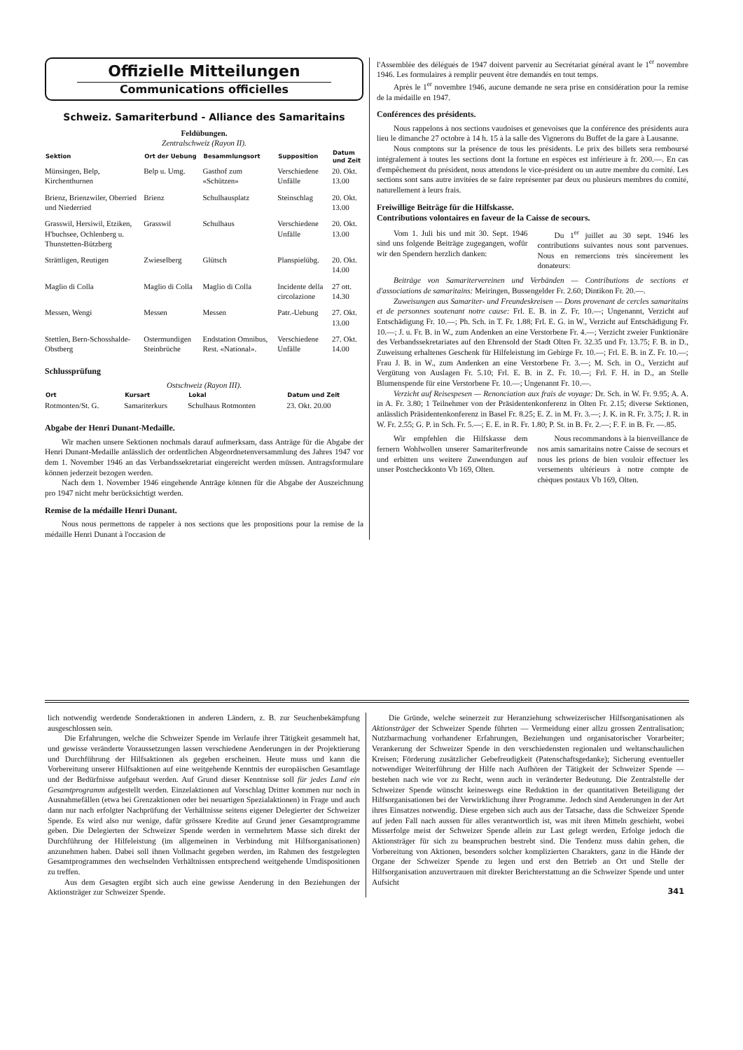Offizielle Mitteilungen
Communications officielles
Schweiz. Samariterbund - Alliance des Samaritains
Feldübungen.
Zentralschweiz (Rayon II).
| Sektion | Ort der Uebung | Besammlungsort | Supposition | Datum und Zeit |
| --- | --- | --- | --- | --- |
| Münsingen, Belp, Kirchenthurnen | Belp u. Umg. | Gasthof zum «Schützen» | Verschiedene Unfälle | 20. Okt. 13.00 |
| Brienz, Brienzwiler, Oberried und Niederried | Brienz | Schulhausplatz | Steinschlag | 20. Okt. 13.00 |
| Grasswil, Hersiwil, Etziken, H'buchsee, Ochlenberg u. Thunstetten-Bützberg | Grasswil | Schulhaus | Verschiedene Unfälle | 20. Okt. 13.00 |
| Strättligen, Reutigen | Zwieselberg | Glütsch | Planspielübg. | 20. Okt. 14.00 |
| Maglio di Colla | Maglio di Colla | Maglio di Colla | Incidente della circolazione | 27 ott. 14.30 |
| Messen, Wengi | Messen | Messen | Patr.-Uebung | 27. Okt. 13.00 |
| Stettlen, Bern-Schosshalde-Obstberg | Ostermundigen Steinbrüche | Endstation Omnibus, Rest. «National». | Verschiedene Unfälle | 27. Okt. 14.00 |
Schlussprüfung
Ostschweiz (Rayon III).
| Ort | Kursart | Lokal | Datum und Zeit |
| --- | --- | --- | --- |
| Rotmonten/St. G. | Samariterkurs | Schulhaus Rotmonten | 23. Okt. 20.00 |
Abgabe der Henri Dunant-Medaille.
Wir machen unsere Sektionen nochmals darauf aufmerksam, dass Anträge für die Abgabe der Henri Dunant-Medaille anlässlich der ordentlichen Abgeordnetenversammlung des Jahres 1947 vor dem 1. November 1946 an das Verbandssekretariat eingereicht werden müssen. Antragsformulare können jederzeit bezogen werden.
Nach dem 1. November 1946 eingehende Anträge können für die Abgabe der Auszeichnung pro 1947 nicht mehr berücksichtigt werden.
Remise de la médaille Henri Dunant.
Nous nous permettons de rappeler à nos sections que les propositions pour la remise de la médaille Henri Dunant à l'occasion de
l'Assemblée des délégués de 1947 doivent parvenir au Secrétariat général avant le 1<sup>er</sup> novembre 1946. Les formulaires à remplir peuvent être demandés en tout temps.
Après le 1<sup>er</sup> novembre 1946, aucune demande ne sera prise en considération pour la remise de la médaille en 1947.
Conférences des présidents.
Nous rappelons à nos sections vaudoises et genevoises que la conférence des présidents aura lieu le dimanche 27 octobre à 14 h. 15 à la salle des Vignerons du Buffet de la gare à Lausanne.
Nous comptons sur la présence de tous les présidents. Le prix des billets sera remboursé intégralement à toutes les sections dont la fortune en espèces est inférieure à fr. 200.—. En cas d'empêchement du président, nous attendons le vice-président ou un autre membre du comité. Les sections sont sans autre invitées de se faire représenter par deux ou plusieurs membres du comité, naturellement à leurs frais.
Freiwillige Beiträge für die Hilfskasse.
Contributions volontaires en faveur de la Caisse de secours.
Vom 1. Juli bis und mit 30. Sept. 1946 sind uns folgende Beiträge zugegangen, wofür wir den Spendern herzlich danken:
Du 1<sup>er</sup> juillet au 30 sept. 1946 les contributions suivantes nous sont parvenues. Nous en remercions très sincèrement les donateurs:
Beiträge von Samaritervereinen und Verbänden — Contributions de sections et d'associations de samaritains: Meiringen, Bussengelder Fr. 2.60; Dintikon Fr. 20.—.
Zuweisungen aus Samariter- und Freundeskreisen — Dons provenant de cercles samaritains et de personnes soutenant notre cause: Frl. E. B. in Z. Fr. 10.—; Ungenannt, Verzicht auf Entschädigung Fr. 10.—; Ph. Sch. in T. Fr. 1.88; Frl. E. G. in W., Verzicht auf Entschädigung Fr. 10.—; J. u. Fr. B. in W., zum Andenken an eine Verstorbene Fr. 4.—; Verzicht zweier Funktionäre des Verbandssekretariates auf den Ehrensold der Stadt Olten Fr. 32.35 und Fr. 13.75; F. B. in D., Zuweisung erhaltenes Geschenk für Hilfeleistung im Gebirge Fr. 10.—; Frl. E. B. in Z. Fr. 10.—; Frau J. B. in W., zum Andenken an eine Verstorbene Fr. 3.—; M. Sch. in O., Verzicht auf Vergütung von Auslagen Fr. 5.10; Frl. E. B. in Z. Fr. 10.—; Frl. F. H. in D., an Stelle Blumenspende für eine Verstorbene Fr. 10.—; Ungenannt Fr. 10.—.
Verzicht auf Reisespesen — Renonciation aux frais de voyage: Dr. Sch. in W. Fr. 9.95; A. A. in A. Fr. 3.80; 1 Teilnehmer von der Präsidentenkonferenz in Olten Fr. 2.15; diverse Sektionen, anlässlich Präsidentenkonferenz in Basel Fr. 8.25; E. Z. in M. Fr. 3.—; J. K. in R. Fr. 3.75; J. R. in W. Fr. 2.55; G. P. in Sch. Fr. 5.—; E. E. in R. Fr. 1.80; P. St. in B. Fr. 2.—; F. F. in B. Fr. —.85.
Wir empfehlen die Hilfskasse dem fernern Wohlwollen unserer Samariterfreunde und erbitten uns weitere Zuwendungen auf unser Postcheckkonto Vb 169, Olten.
Nous recommandons à la bienveillance de nos amis samaritains notre Caisse de secours et nous les prions de bien vouloir effectuer les versements ultérieurs à notre compte de chèques postaux Vb 169, Olten.
lich notwendig werdende Sonderaktionen in anderen Ländern, z. B. zur Seuchenbekämpfung ausgeschlossen sein.
Die Erfahrungen, welche die Schweizer Spende im Verlaufe ihrer Tätigkeit gesammelt hat, und gewisse veränderte Voraussetzungen lassen verschiedene Aenderungen in der Projektierung und Durchführung der Hilfsaktionen als gegeben erscheinen. Heute muss und kann die Vorbereitung unserer Hilfsaktionen auf eine weitgehende Kenntnis der europäischen Gesamtlage und der Bedürfnisse aufgebaut werden. Auf Grund dieser Kenntnisse soll für jedes Land ein Gesamtprogramm aufgestellt werden. Einzelaktionen auf Vorschlag Dritter kommen nur noch in Ausnahmefällen (etwa bei Grenzaktionen oder bei neuartigen Spezialaktionen) in Frage und auch dann nur nach erfolgter Nachprüfung der Verhältnisse seitens eigener Delegierter der Schweizer Spende. Es wird also nur wenige, dafür grössere Kredite auf Grund jener Gesamtprogramme geben. Die Delegierten der Schweizer Spende werden in vermehrtem Masse sich direkt der Durchführung der Hilfeleistung (im allgemeinen in Verbindung mit Hilfsorganisationen) anzunehmen haben. Dabei soll ihnen Vollmacht gegeben werden, im Rahmen des festgelegten Gesamtprogrammes den wechselnden Verhältnissen entsprechend weitgehende Umdispositionen zu treffen.
Aus dem Gesagten ergibt sich auch eine gewisse Aenderung in den Beziehungen der Aktionsträger zur Schweizer Spende.
Die Gründe, welche seinerzeit zur Heranziehung schweizerischer Hilfsorganisationen als Aktionsträger der Schweizer Spende führten — Vermeidung einer allzu grossen Zentralisation; Nutzbarmachung vorhandener Erfahrungen, Beziehungen und organisatorischer Vorarbeiter; Verankerung der Schweizer Spende in den verschiedensten regionalen und weltanschaulichen Kreisen; Förderung zusätzlicher Gebefreudigkeit (Patenschaftsgedanke); Sicherung eventueller notwendiger Weiterführung der Hilfe nach Aufhören der Tätigkeit der Schweizer Spende — bestehen nach wie vor zu Recht, wenn auch in veränderter Bedeutung. Die Zentralstelle der Schweizer Spende wünscht keineswegs eine Reduktion in der quantitativen Beteiligung der Hilfsorganisationen bei der Verwirklichung ihrer Programme. Jedoch sind Aenderungen in der Art ihres Einsatzes notwendig. Diese ergeben sich auch aus der Tatsache, dass die Schweizer Spende auf jeden Fall nach aussen für alles verantwortlich ist, was mit ihren Mitteln geschieht, wobei Misserfolge meist der Schweizer Spende allein zur Last gelegt werden, Erfolge jedoch die Aktionsträger für sich zu beanspruchen bestrebt sind. Die Tendenz muss dahin gehen, die Vorbereitung von Aktionen, besonders solcher komplizierten Charakters, ganz in die Hände der Organe der Schweizer Spende zu legen und erst den Betrieb an Ort und Stelle der Hilfsorganisation anzuvertrauen mit direkter Berichterstattung an die Schweizer Spende und unter Aufsicht
341